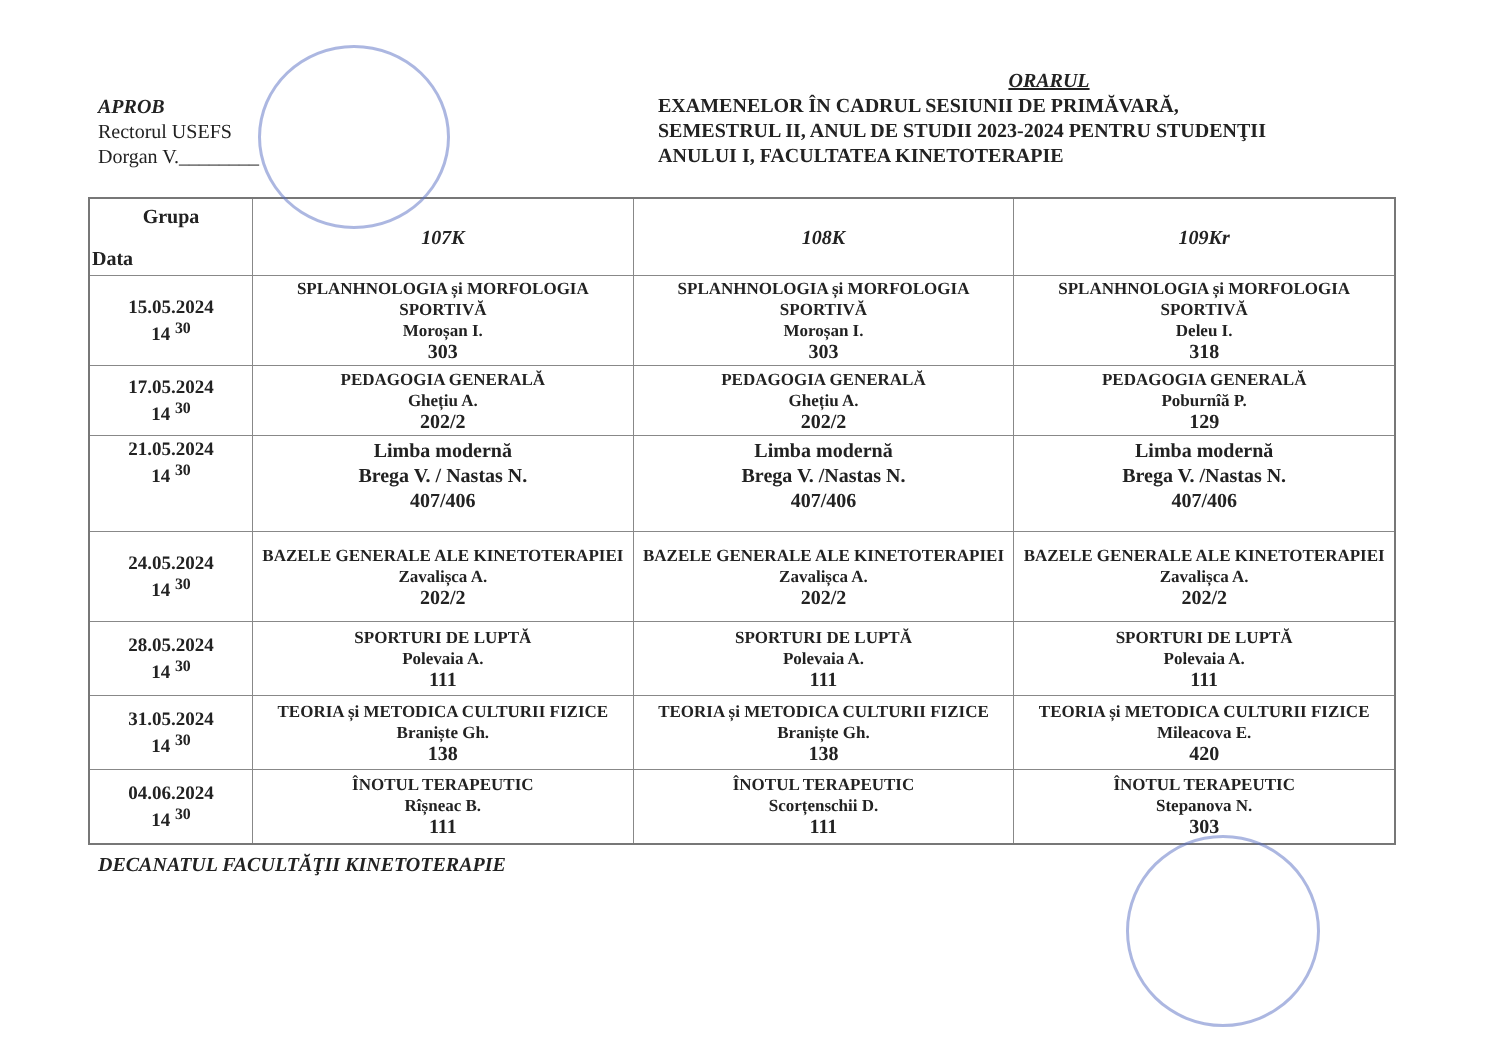APROB
Rectorul USEFS
Dorgan V.________
ORARUL
EXAMENELOR ÎN CADRUL SESIUNII DE PRIMĂVARĂ,
SEMESTRUL II, ANUL DE STUDII 2023-2024 PENTRU STUDENŢII
ANULUI I, FACULTATEA KINETOTERAPIE
| Grupa Data | 107K | 108K | 109Kr |
| --- | --- | --- | --- |
| 15.05.2024 14 <sup>30</sup> | SPLANHNOLOGIA și MORFOLOGIA SPORTIVĂ Moroșan I. 303 | SPLANHNOLOGIA și MORFOLOGIA SPORTIVĂ Moroșan I. 303 | SPLANHNOLOGIA și MORFOLOGIA SPORTIVĂ Deleu I. 318 |
| 17.05.2024 14 <sup>30</sup> | PEDAGOGIA GENERALĂ Ghețiu A. 202/2 | PEDAGOGIA GENERALĂ Ghețiu A. 202/2 | PEDAGOGIA GENERALĂ Poburnîă P. 129 |
| 21.05.2024 14 <sup>30</sup> | Limba modernă Brega V. / Nastas N. 407/406 | Limba modernă Brega V. /Nastas N. 407/406 | Limba modernă Brega V. /Nastas N. 407/406 |
| 24.05.2024 14 <sup>30</sup> | BAZELE GENERALE ALE KINETOTERAPIEI Zavalișca A. 202/2 | BAZELE GENERALE ALE KINETOTERAPIEI Zavalișca A. 202/2 | BAZELE GENERALE ALE KINETOTERAPIEI Zavalișca A. 202/2 |
| 28.05.2024 14 <sup>30</sup> | SPORTURI DE LUPTĂ Polevaia A. 111 | SPORTURI DE LUPTĂ Polevaia A. 111 | SPORTURI DE LUPTĂ Polevaia A. 111 |
| 31.05.2024 14 <sup>30</sup> | TEORIA și METODICA CULTURII FIZICE Braniște Gh. 138 | TEORIA și METODICA CULTURII FIZICE Braniște Gh. 138 | TEORIA și METODICA CULTURII FIZICE Mileacova E. 420 |
| 04.06.2024 14 <sup>30</sup> | ÎNOTUL TERAPEUTIC Rîșneac B. 111 | ÎNOTUL TERAPEUTIC Scorțenschii D. 111 | ÎNOTUL TERAPEUTIC Stepanova N. 303 |
DECANATUL FACULTĂŢII KINETOTERAPIE